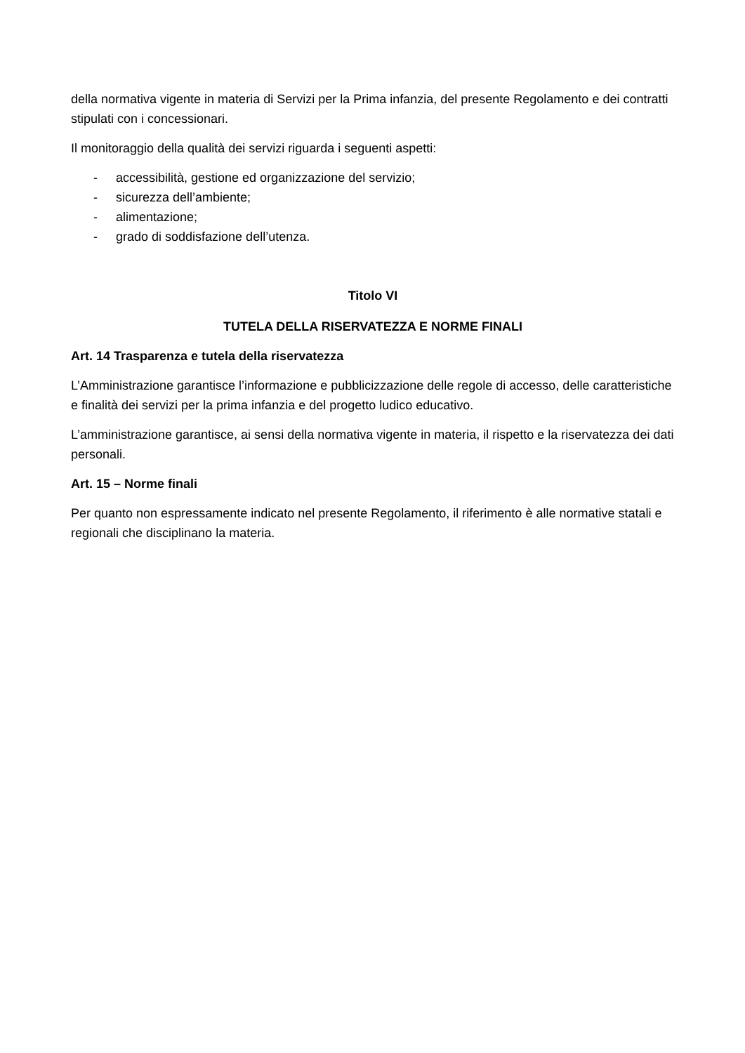della normativa vigente in materia di Servizi per la Prima infanzia, del presente Regolamento e dei contratti stipulati con i concessionari.
Il monitoraggio della qualità dei servizi riguarda i seguenti aspetti:
- accessibilità, gestione ed organizzazione del servizio;
- sicurezza dell’ambiente;
- alimentazione;
- grado di soddisfazione dell’utenza.
Titolo VI
TUTELA DELLA RISERVATEZZA E NORME FINALI
Art. 14 Trasparenza e tutela della riservatezza
L’Amministrazione garantisce l’informazione e pubblicizzazione delle regole di accesso, delle caratteristiche e finalità dei servizi per la prima infanzia e del progetto ludico educativo.
L’amministrazione garantisce, ai sensi della normativa vigente in materia, il rispetto e la riservatezza dei dati personali.
Art. 15 – Norme finali
Per quanto non espressamente indicato nel presente Regolamento, il riferimento è alle normative statali e regionali che disciplinano la materia.